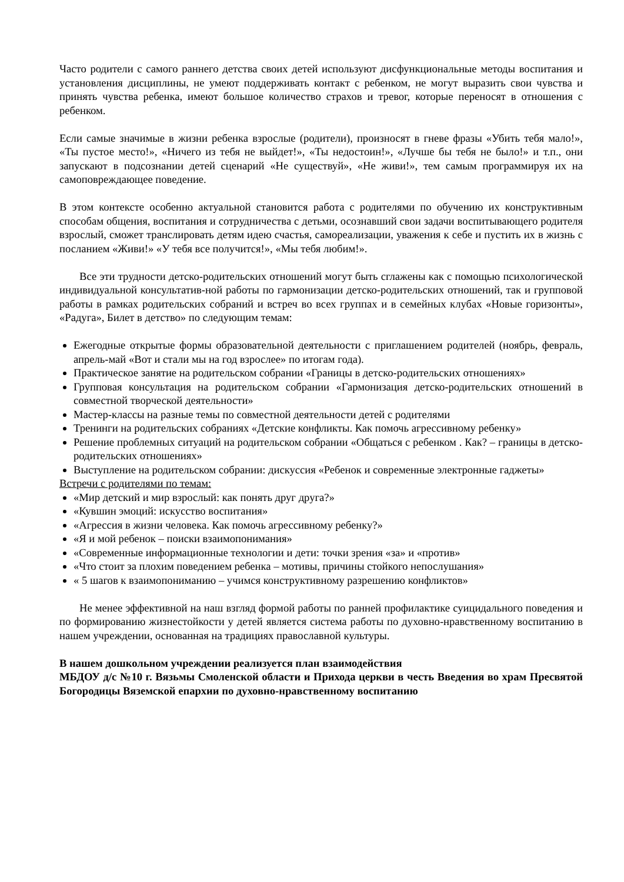Часто родители с самого раннего детства своих детей используют дисфункциональные методы воспитания и установления дисциплины, не умеют поддерживать контакт с ребенком, не могут выразить свои чувства и принять чувства ребенка, имеют большое количество страхов и тревог, которые переносят в отношения с ребенком.
Если самые значимые в жизни ребенка взрослые (родители), произносят в гневе фразы «Убить тебя мало!», «Ты пустое место!», «Ничего из тебя не выйдет!», «Ты недостоин!», «Лучше бы тебя не было!» и т.п., они запускают в подсознании детей сценарий «Не существуй», «Не живи!», тем самым программируя их на самоповреждающее поведение.
В этом контексте особенно актуальной становится работа с родителями по обучению их конструктивным способам общения, воспитания и сотрудничества с детьми, осознавший свои задачи воспитывающего родителя взрослый, сможет транслировать детям идею счастья, самореализации, уважения к себе и пустить их в жизнь с посланием «Живи!» «У тебя все получится!», «Мы тебя любим!».
Все эти трудности детско-родительских отношений могут быть сглажены как с помощью психологической индивидуальной консультатив-ной работы по гармонизации детско-родительских отношений, так и групповой работы в рамках родительских собраний и встреч во всех группах и в семейных клубах «Новые горизонты», «Радуга», Билет в детство» по следующим темам:
Ежегодные открытые формы образовательной деятельности с приглашением родителей (ноябрь, февраль, апрель-май «Вот и стали мы на год взрослее» по итогам года).
Практическое занятие на родительском собрании «Границы в детско-родительских отношениях»
Групповая консультация на родительском собрании «Гармонизация детско-родительских отношений в совместной творческой деятельности»
Мастер-классы на разные темы по совместной деятельности детей с родителями
Тренинги на родительских собраниях «Детские конфликты. Как помочь агрессивному ребенку»
Решение проблемных ситуаций на родительском собрании «Общаться с ребенком . Как? – границы в детско-родительских отношениях»
Выступление на родительском собрании: дискуссия «Ребенок и современные электронные гаджеты»
Встречи с родителями по темам:
«Мир детский и мир взрослый: как понять друг друга?»
«Кувшин эмоций: искусство воспитания»
«Агрессия в жизни человека. Как помочь агрессивному ребенку?»
«Я и мой ребенок – поиски взаимопонимания»
«Современные информационные технологии и дети: точки зрения «за» и «против»
«Что стоит за плохим поведением ребенка – мотивы, причины стойкого непослушания»
« 5 шагов к взаимопониманию – учимся конструктивному разрешению конфликтов»
Не менее эффективной на наш взгляд формой работы по ранней профилактике суицидального поведения и по формированию жизнестойкости у детей является система работы по духовно-нравственному воспитанию в нашем учреждении, основанная на традициях православной культуры.
В нашем дошкольном учреждении реализуется план взаимодействия
МБДОУ д/с №10 г. Вязьмы Смоленской области и Прихода церкви в честь Введения во храм Пресвятой Богородицы Вяземской епархии по духовно-нравственному воспитанию